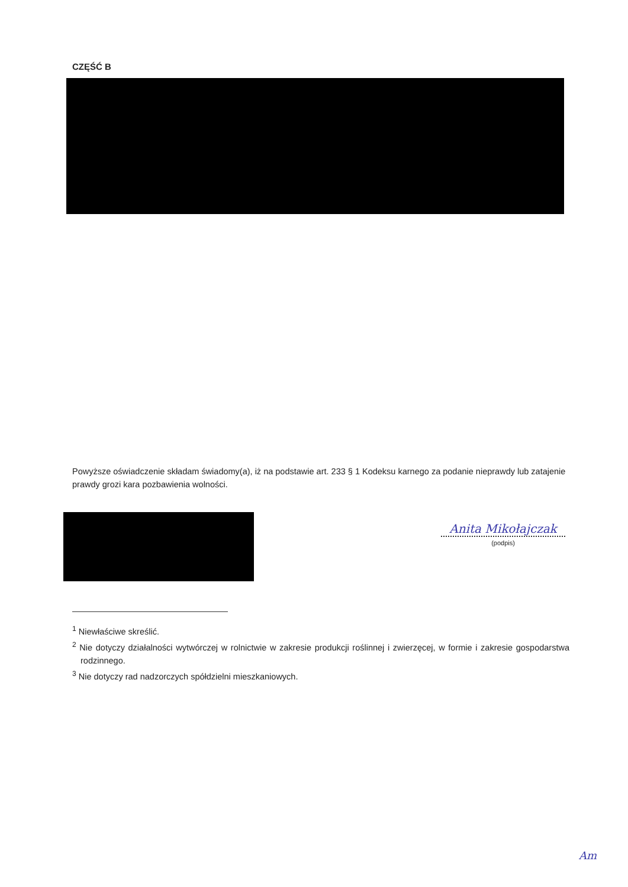CZĘŚĆ B
Powyższe oświadczenie składam świadomy(a), iż na podstawie art. 233 § 1 Kodeksu karnego za podanie nieprawdy lub zatajenie prawdy grozi kara pozbawienia wolności.
Anita Mikołajczak
(podpis)
<sup>1</sup> Niewłaściwe skreślić.
<sup>2</sup> Nie dotyczy działalności wytwórczej w rolnictwie w zakresie produkcji roślinnej i zwierzęcej, w formie i zakresie gospodarstwa rodzinnego.
<sup>3</sup> Nie dotyczy rad nadzorczych spółdzielni mieszkaniowych.
Am